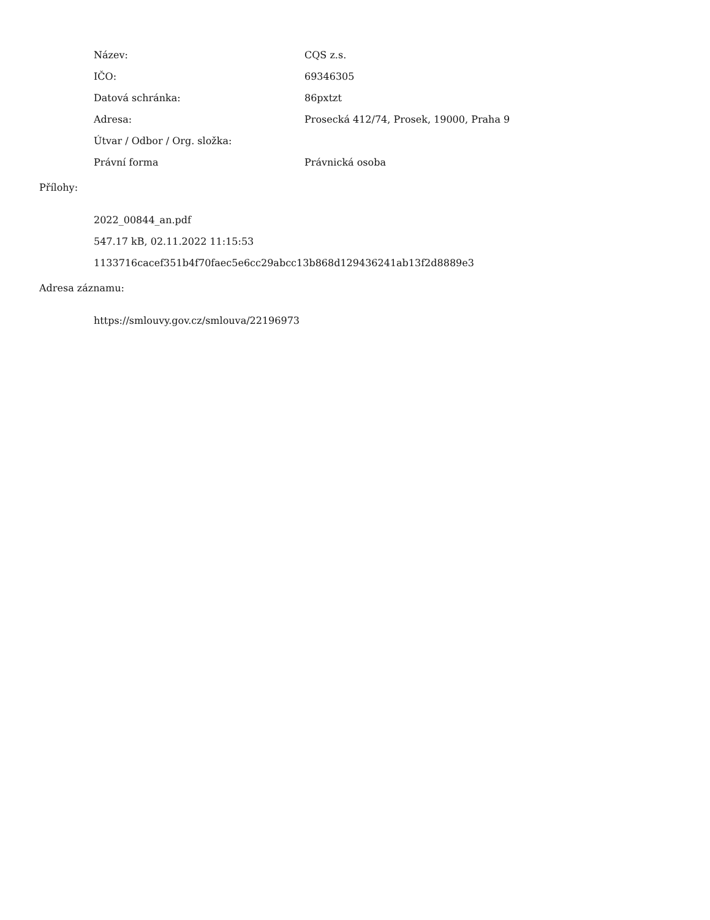| Název: | CQS z.s. |
| IČO: | 69346305 |
| Datová schránka: | 86pxtzt |
| Adresa: | Prosecká 412/74, Prosek, 19000, Praha 9 |
| Útvar / Odbor / Org. složka: | |
| Právní forma | Právnická osoba |
Přílohy:
2022_00844_an.pdf
547.17 kB, 02.11.2022 11:15:53
1133716cacef351b4f70faec5e6cc29abcc13b868d129436241ab13f2d8889e3
Adresa záznamu:
https://smlouvy.gov.cz/smlouva/22196973